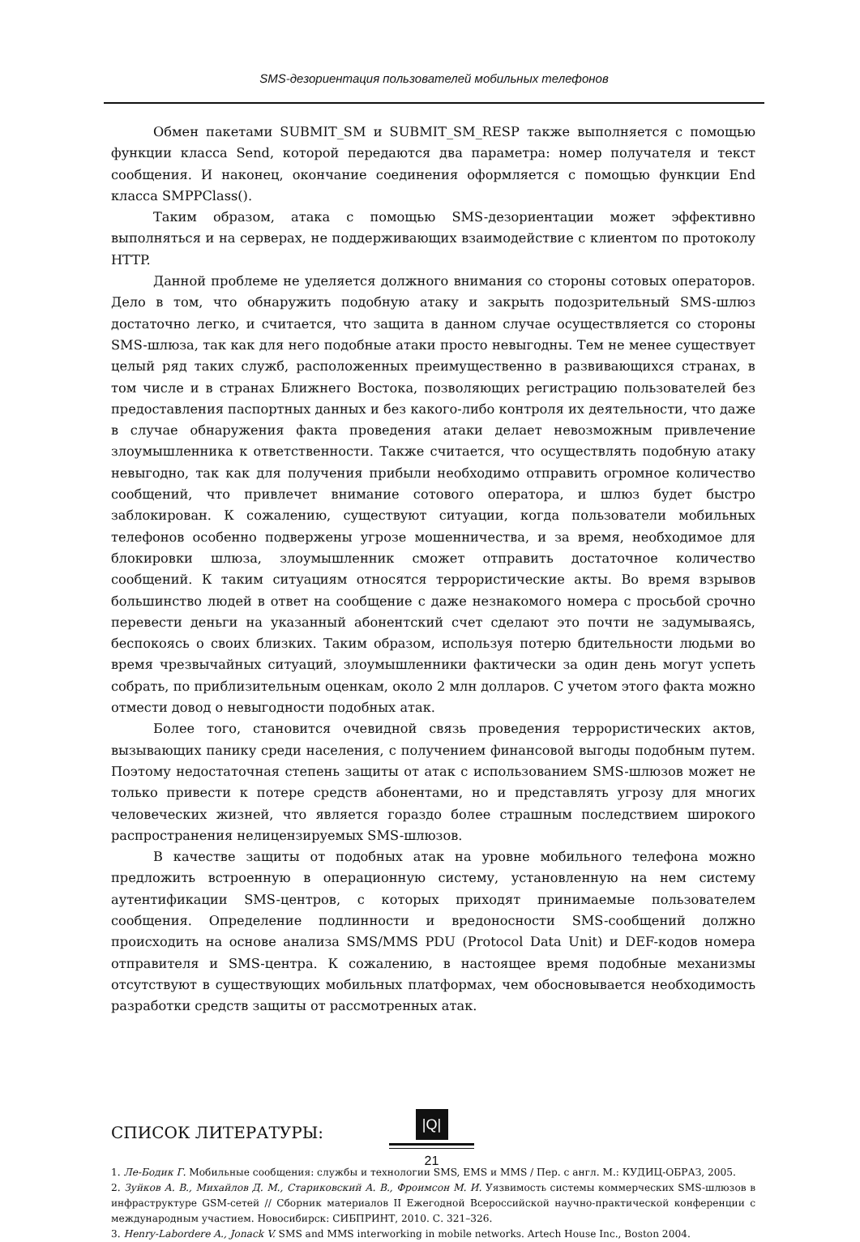SMS-дезориентация пользователей мобильных телефонов
Обмен пакетами SUBMIT_SM и SUBMIT_SM_RESP также выполняется с помощью функции класса Send, которой передаются два параметра: номер получателя и текст сообщения. И наконец, окончание соединения оформляется с помощью функции End класса SMPPClass().
Таким образом, атака с помощью SMS-дезориентации может эффективно выполняться и на серверах, не поддерживающих взаимодействие с клиентом по протоколу HTTP.
Данной проблеме не уделяется должного внимания со стороны сотовых операторов. Дело в том, что обнаружить подобную атаку и закрыть подозрительный SMS-шлюз достаточно легко, и считается, что защита в данном случае осуществляется со стороны SMS-шлюза, так как для него подобные атаки просто невыгодны. Тем не менее существует целый ряд таких служб, расположенных преимущественно в развивающихся странах, в том числе и в странах Ближнего Востока, позволяющих регистрацию пользователей без предоставления паспортных данных и без какого-либо контроля их деятельности, что даже в случае обнаружения факта проведения атаки делает невозможным привлечение злоумышленника к ответственности. Также считается, что осуществлять подобную атаку невыгодно, так как для получения прибыли необходимо отправить огромное количество сообщений, что привлечет внимание сотового оператора, и шлюз будет быстро заблокирован. К сожалению, существуют ситуации, когда пользователи мобильных телефонов особенно подвержены угрозе мошенничества, и за время, необходимое для блокировки шлюза, злоумышленник сможет отправить достаточное количество сообщений. К таким ситуациям относятся террористические акты. Во время взрывов большинство людей в ответ на сообщение с даже незнакомого номера с просьбой срочно перевести деньги на указанный абонентский счет сделают это почти не задумываясь, беспокоясь о своих близких. Таким образом, используя потерю бдительности людьми во время чрезвычайных ситуаций, злоумышленники фактически за один день могут успеть собрать, по приблизительным оценкам, около 2 млн долларов. С учетом этого факта можно отмести довод о невыгодности подобных атак.
Более того, становится очевидной связь проведения террористических актов, вызывающих панику среди населения, с получением финансовой выгоды подобным путем. Поэтому недостаточная степень защиты от атак с использованием SMS-шлюзов может не только привести к потере средств абонентами, но и представлять угрозу для многих человеческих жизней, что является гораздо более страшным последствием широкого распространения нелицензируемых SMS-шлюзов.
В качестве защиты от подобных атак на уровне мобильного телефона можно предложить встроенную в операционную систему, установленную на нем систему аутентификации SMS-центров, с которых приходят принимаемые пользователем сообщения. Определение подлинности и вредоносности SMS-сообщений должно происходить на основе анализа SMS/MMS PDU (Protocol Data Unit) и DEF-кодов номера отправителя и SMS-центра. К сожалению, в настоящее время подобные механизмы отсутствуют в существующих мобильных платформах, чем обосновывается необходимость разработки средств защиты от рассмотренных атак.
СПИСОК ЛИТЕРАТУРЫ:
1. Ле-Бодик Г. Мобильные сообщения: службы и технологии SMS, EMS и MMS / Пер. с англ. М.: КУДИЦ-ОБРАЗ, 2005.
2. Зуйков А. В., Михайлов Д. М., Стариковский А. В., Фроимсон М. И. Уязвимость системы коммерческих SMS-шлюзов в инфраструктуре GSM-сетей // Сборник материалов II Ежегодной Всероссийской научно-практической конференции с международным участием. Новосибирск: СИБПРИНТ, 2010. С. 321–326.
3. Henry-Labordere A., Jonack V. SMS and MMS interworking in mobile networks. Artech House Inc., Boston 2004.
|Q|
21